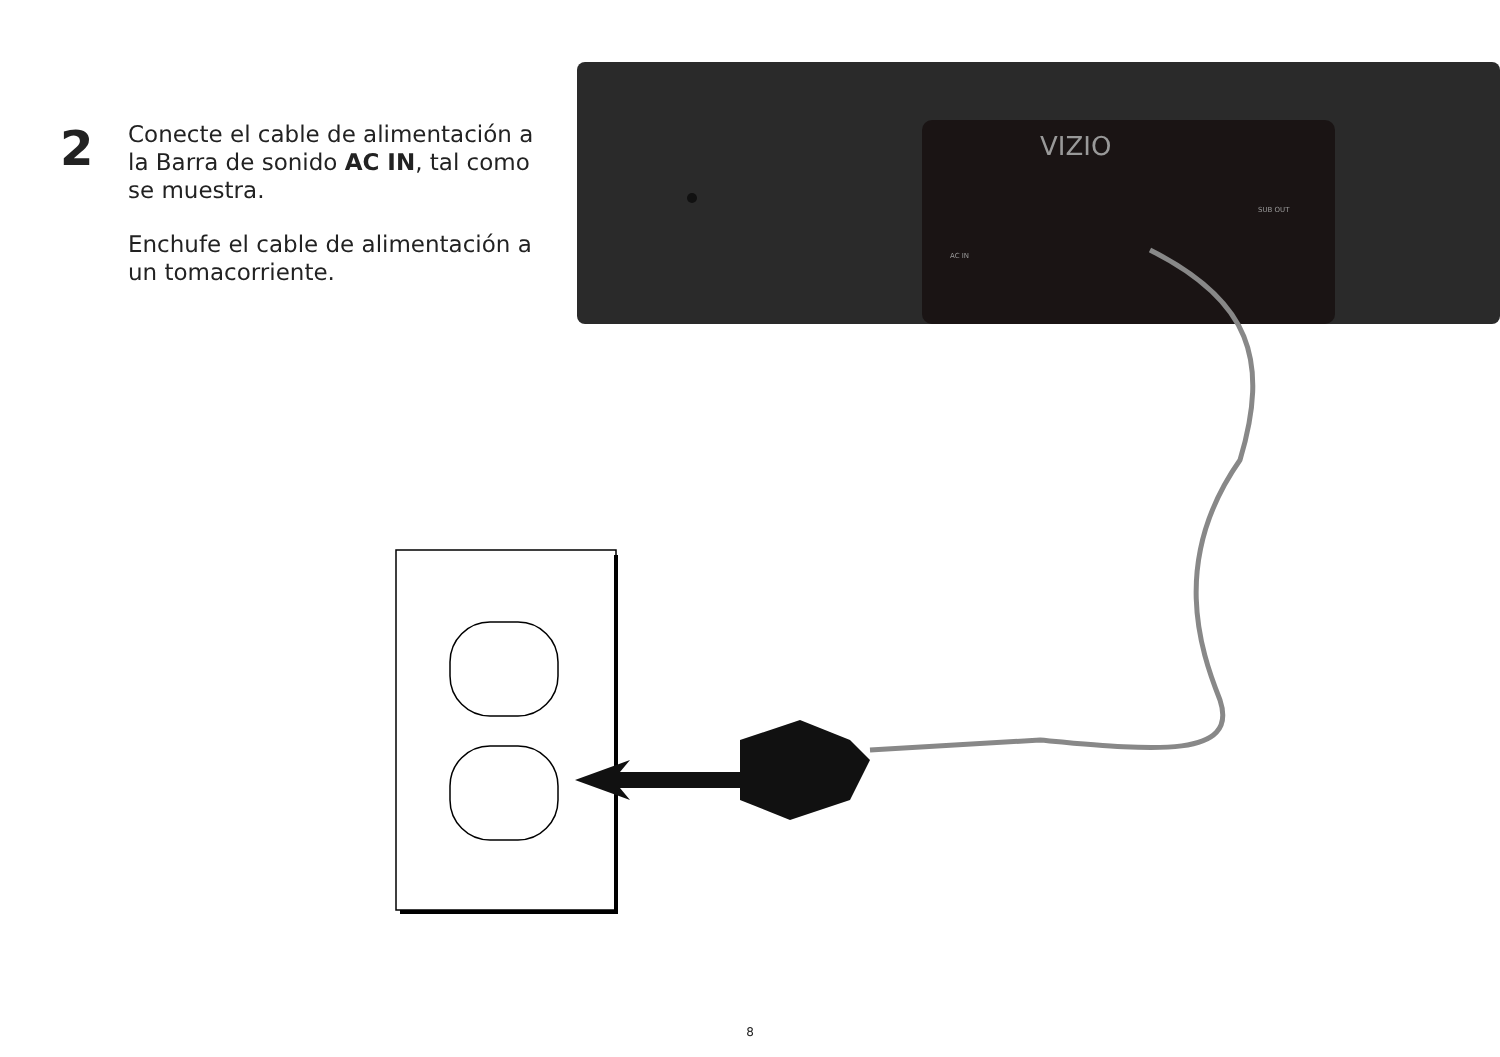VIZIO
AC IN
SUB OUT
2
Conecte el cable de alimentación a la Barra de sonido AC IN, tal como se muestra.
Enchufe el cable de alimentación a un tomacorriente.
8